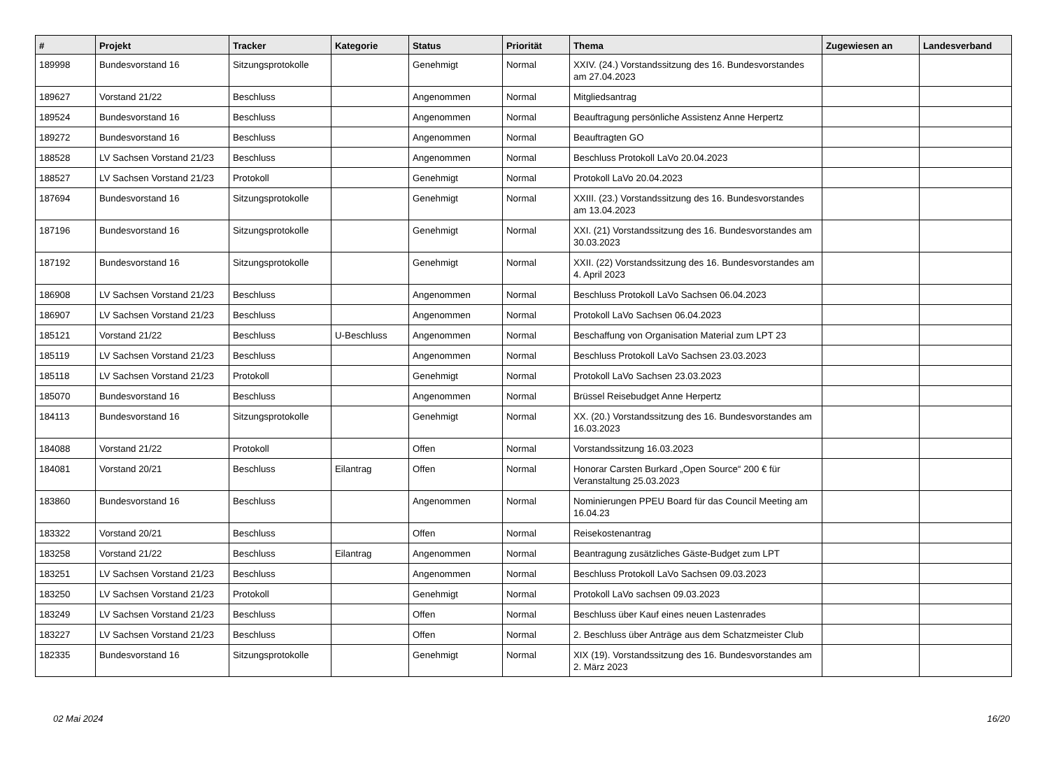| # | Projekt | Tracker | Kategorie | Status | Priorität | Thema | Zugewiesen an | Landesverband |
| --- | --- | --- | --- | --- | --- | --- | --- | --- |
| 189998 | Bundesvorstand 16 | Sitzungsprotokolle | | Genehmigt | Normal | XXIV. (24.) Vorstandssitzung des 16. Bundesvorstandes am 27.04.2023 | | |
| 189627 | Vorstand 21/22 | Beschluss | | Angenommen | Normal | Mitgliedsantrag | | |
| 189524 | Bundesvorstand 16 | Beschluss | | Angenommen | Normal | Beauftragung persönliche Assistenz Anne Herpertz | | |
| 189272 | Bundesvorstand 16 | Beschluss | | Angenommen | Normal | Beauftragten GO | | |
| 188528 | LV Sachsen Vorstand 21/23 | Beschluss | | Angenommen | Normal | Beschluss Protokoll LaVo 20.04.2023 | | |
| 188527 | LV Sachsen Vorstand 21/23 | Protokoll | | Genehmigt | Normal | Protokoll LaVo 20.04.2023 | | |
| 187694 | Bundesvorstand 16 | Sitzungsprotokolle | | Genehmigt | Normal | XXIII. (23.) Vorstandssitzung des 16. Bundesvorstandes am 13.04.2023 | | |
| 187196 | Bundesvorstand 16 | Sitzungsprotokolle | | Genehmigt | Normal | XXI. (21) Vorstandssitzung des 16. Bundesvorstandes am 30.03.2023 | | |
| 187192 | Bundesvorstand 16 | Sitzungsprotokolle | | Genehmigt | Normal | XXII. (22) Vorstandssitzung des 16. Bundesvorstandes am 4. April 2023 | | |
| 186908 | LV Sachsen Vorstand 21/23 | Beschluss | | Angenommen | Normal | Beschluss Protokoll LaVo Sachsen 06.04.2023 | | |
| 186907 | LV Sachsen Vorstand 21/23 | Beschluss | | Angenommen | Normal | Protokoll LaVo Sachsen 06.04.2023 | | |
| 185121 | Vorstand 21/22 | Beschluss | U-Beschluss | Angenommen | Normal | Beschaffung von Organisation Material zum LPT 23 | | |
| 185119 | LV Sachsen Vorstand 21/23 | Beschluss | | Angenommen | Normal | Beschluss Protokoll LaVo Sachsen 23.03.2023 | | |
| 185118 | LV Sachsen Vorstand 21/23 | Protokoll | | Genehmigt | Normal | Protokoll LaVo Sachsen 23.03.2023 | | |
| 185070 | Bundesvorstand 16 | Beschluss | | Angenommen | Normal | Brüssel Reisebudget Anne Herpertz | | |
| 184113 | Bundesvorstand 16 | Sitzungsprotokolle | | Genehmigt | Normal | XX. (20.) Vorstandssitzung des 16. Bundesvorstandes am 16.03.2023 | | |
| 184088 | Vorstand 21/22 | Protokoll | | Offen | Normal | Vorstandssitzung 16.03.2023 | | |
| 184081 | Vorstand 20/21 | Beschluss | Eilantrag | Offen | Normal | Honorar Carsten Burkard „Open Source“ 200 € für Veranstaltung 25.03.2023 | | |
| 183860 | Bundesvorstand 16 | Beschluss | | Angenommen | Normal | Nominierungen PPEU Board für das Council Meeting am 16.04.23 | | |
| 183322 | Vorstand 20/21 | Beschluss | | Offen | Normal | Reisekostenantrag | | |
| 183258 | Vorstand 21/22 | Beschluss | Eilantrag | Angenommen | Normal | Beantragung zusätzliches Gäste-Budget zum LPT | | |
| 183251 | LV Sachsen Vorstand 21/23 | Beschluss | | Angenommen | Normal | Beschluss Protokoll LaVo Sachsen 09.03.2023 | | |
| 183250 | LV Sachsen Vorstand 21/23 | Protokoll | | Genehmigt | Normal | Protokoll LaVo sachsen 09.03.2023 | | |
| 183249 | LV Sachsen Vorstand 21/23 | Beschluss | | Offen | Normal | Beschluss über Kauf eines neuen Lastenrades | | |
| 183227 | LV Sachsen Vorstand 21/23 | Beschluss | | Offen | Normal | 2. Beschluss über Anträge aus dem Schatzmeister Club | | |
| 182335 | Bundesvorstand 16 | Sitzungsprotokolle | | Genehmigt | Normal | XIX (19). Vorstandssitzung des 16. Bundesvorstandes am 2. März 2023 | | |
02 Mai 2024 16/20